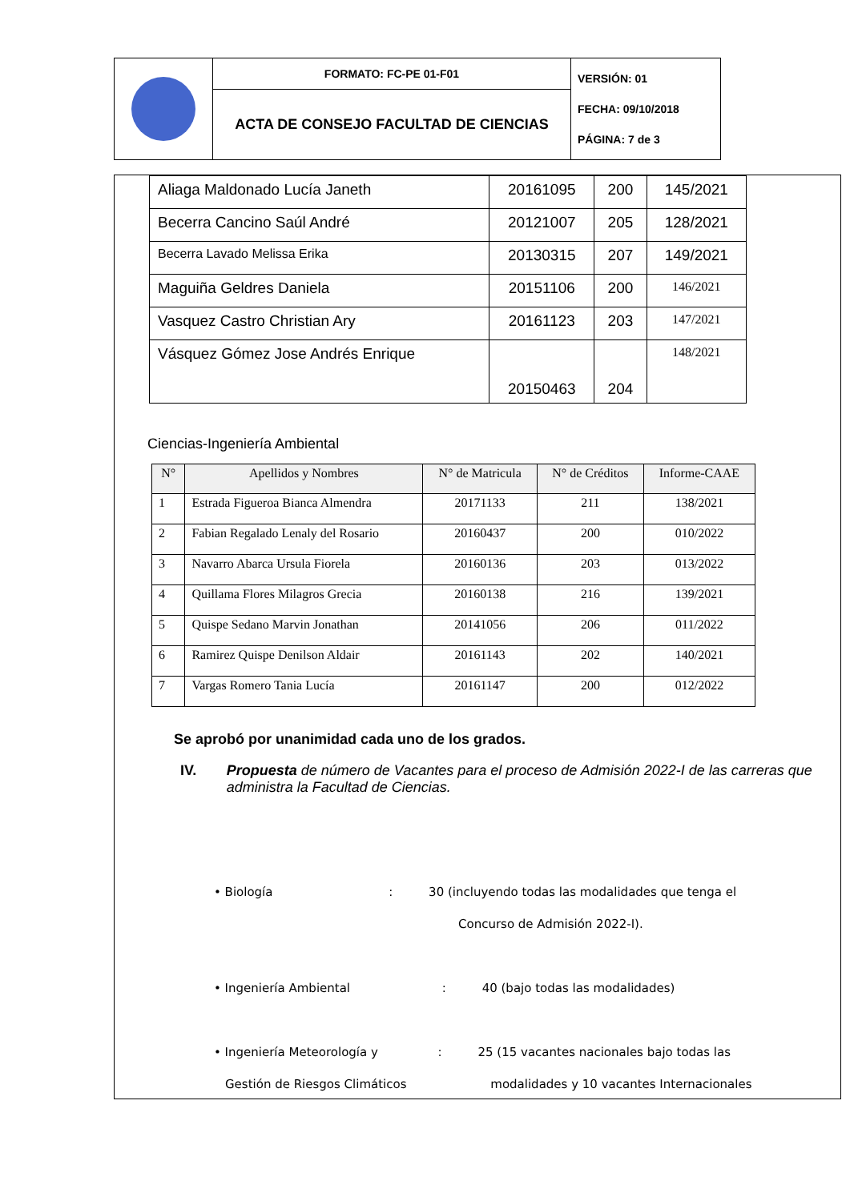| | FORMATO: FC-PE 01-F01 | VERSIÓN: 01 FECHA: 09/10/2018 PÁGINA: 7 de 3 |
| | ACTA DE CONSEJO FACULTAD DE CIENCIAS | |
| Aliaga Maldonado Lucía Janeth | 20161095 | 200 | 145/2021 |
| Becerra Cancino Saúl André | 20121007 | 205 | 128/2021 |
| Becerra Lavado Melissa Erika | 20130315 | 207 | 149/2021 |
| Maguiña Geldres Daniela | 20151106 | 200 | 146/2021 |
| Vasquez Castro Christian Ary | 20161123 | 203 | 147/2021 |
| Vásquez Gómez Jose Andrés Enrique | 20150463 | 204 | 148/2021 |
Ciencias-Ingeniería Ambiental
| N° | Apellidos y Nombres | N° de Matricula | N° de Créditos | Informe-CAAE |
| --- | --- | --- | --- | --- |
| 1 | Estrada Figueroa Bianca Almendra | 20171133 | 211 | 138/2021 |
| 2 | Fabian Regalado Lenaly del Rosario | 20160437 | 200 | 010/2022 |
| 3 | Navarro Abarca Ursula Fiorela | 20160136 | 203 | 013/2022 |
| 4 | Quillama Flores Milagros Grecia | 20160138 | 216 | 139/2021 |
| 5 | Quispe Sedano Marvin Jonathan | 20141056 | 206 | 011/2022 |
| 6 | Ramirez Quispe Denilson Aldair | 20161143 | 202 | 140/2021 |
| 7 | Vargas Romero Tania Lucía | 20161147 | 200 | 012/2022 |
Se aprobó por unanimidad cada uno de los grados.
IV. Propuesta de número de Vacantes para el proceso de Admisión 2022-I de las carreras que administra la Facultad de Ciencias.
• Biología : 30 (incluyendo todas las modalidades que tenga el
Concurso de Admisión 2022-I).
• Ingeniería Ambiental : 40 (bajo todas las modalidades)
• Ingeniería Meteorología y : 25 (15 vacantes nacionales bajo todas las
Gestión de Riesgos Climáticos modalidades y 10 vacantes Internacionales